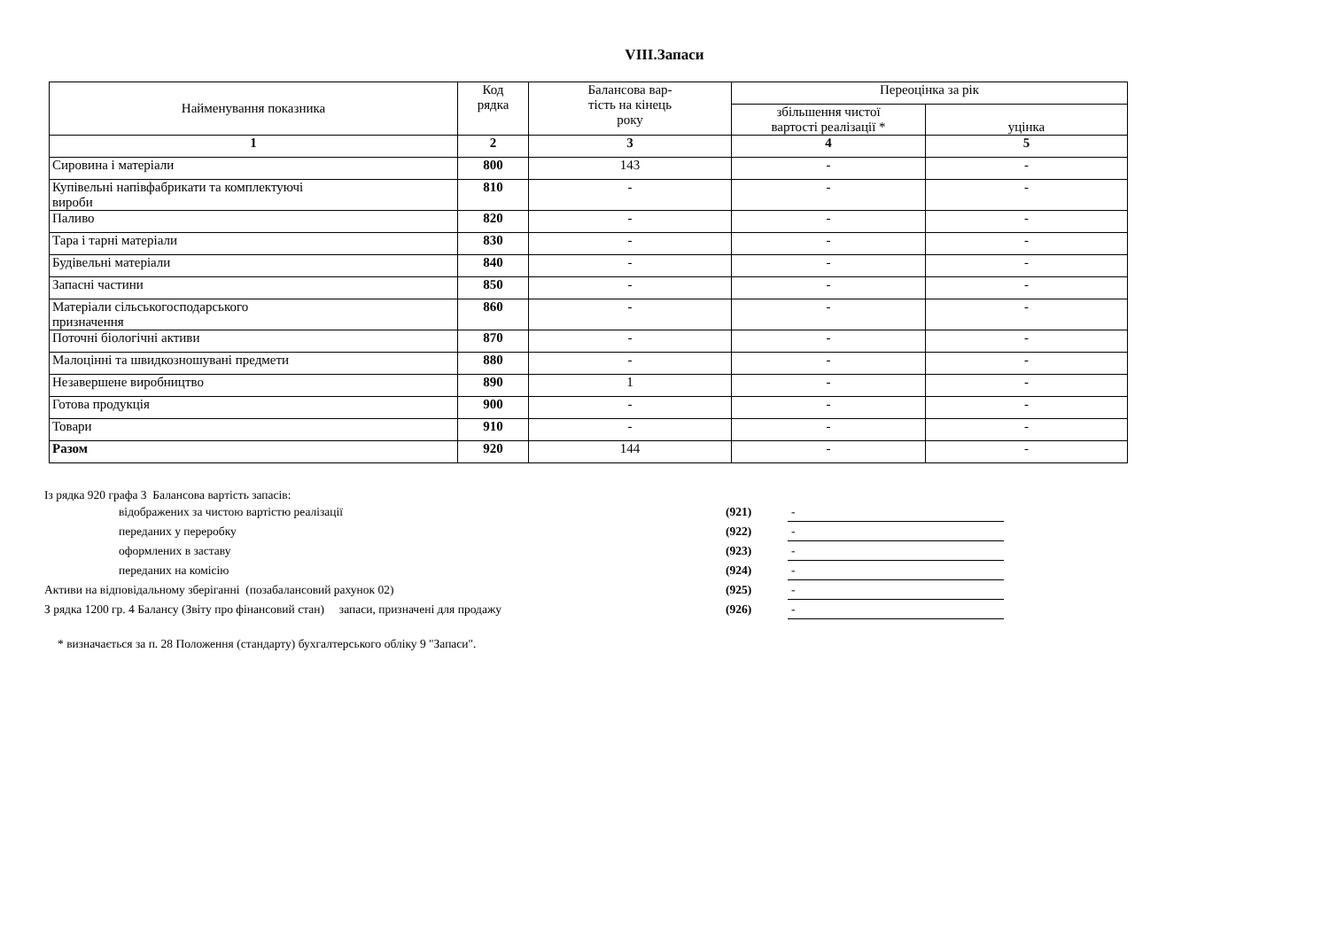VIII.Запаси
| Найменування показника | Код рядка | Балансова вар- тість на кінець року | Переоцінка за рік | |
| --- | --- | --- | --- | --- |
| | | | збільшення чистої вартості реалізації * | уцінка |
| 1 | 2 | 3 | 4 | 5 |
| Сировина і матеріали | 800 | 143 | - | - |
| Купівельні напівфабрикати та комплектуючі вироби | 810 | - | - | - |
| Паливо | 820 | - | - | - |
| Тара і тарні матеріали | 830 | - | - | - |
| Будівельні матеріали | 840 | - | - | - |
| Запасні частини | 850 | - | - | - |
| Матеріали сільськогосподарського призначення | 860 | - | - | - |
| Поточні біологічні активи | 870 | - | - | - |
| Малоцінні та швидкозношувані предмети | 880 | - | - | - |
| Незавершене виробництво | 890 | 1 | - | - |
| Готова продукція | 900 | - | - | - |
| Товари | 910 | - | - | - |
| Разом | 920 | 144 | - | - |
Із рядка 920 графа 3 Балансова вартість запасів:
| відображених за чистою вартістю реалізації | (921) | - |
| переданих у переробку | (922) | - |
| оформлених в заставу | (923) | - |
| переданих на комісію | (924) | - |
| Активи на відповідальному зберіганні (позабалансовий рахунок 02) | (925) | - |
| З рядка 1200 гр. 4 Балансу (Звіту про фінансовий стан) запаси, призначені для продажу | (926) | - |
* визначається за п. 28 Положення (стандарту) бухгалтерського обліку 9 "Запаси".